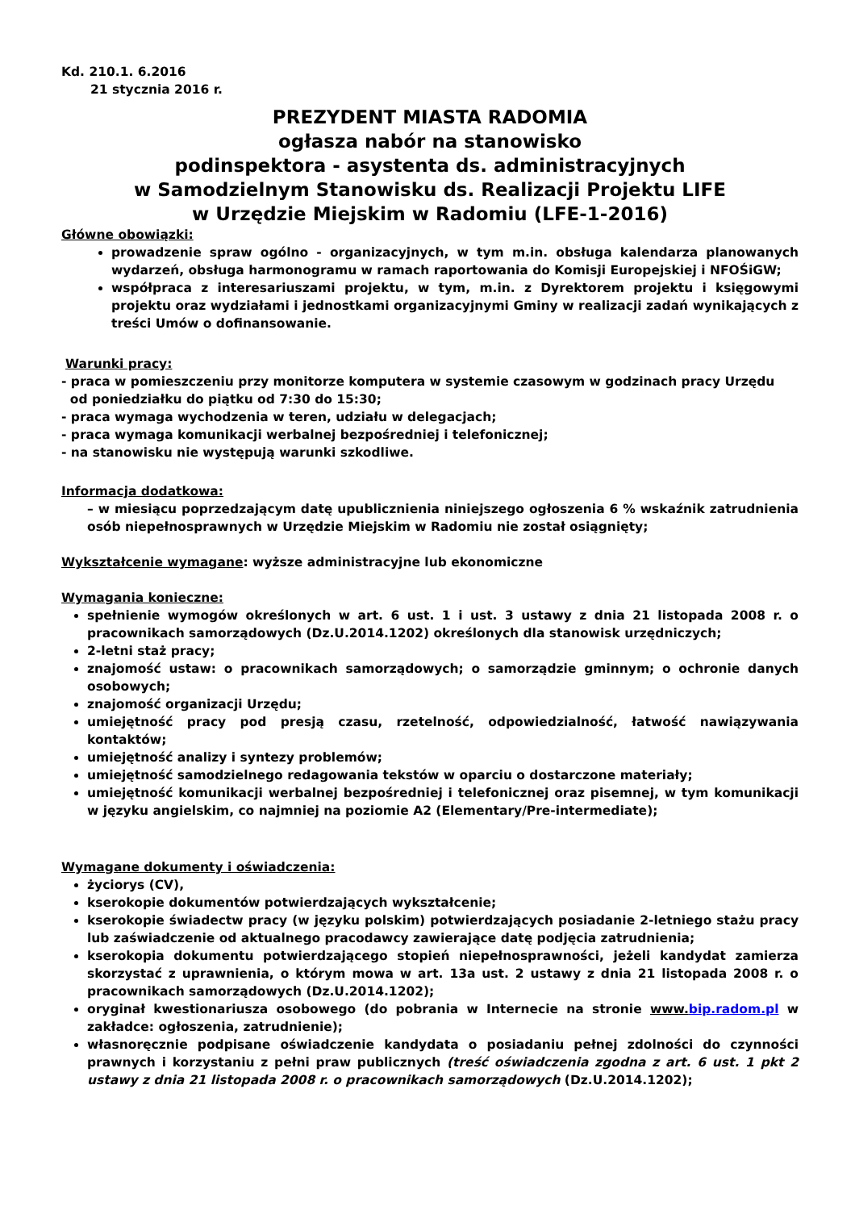Kd. 210.1. 6.2016
21 stycznia 2016 r.
PREZYDENT MIASTA RADOMIA
ogłasza nabór na stanowisko
podinspektora - asystenta ds. administracyjnych
w Samodzielnym Stanowisku ds. Realizacji Projektu LIFE
w Urzędzie Miejskim w Radomiu (LFE-1-2016)
Główne obowiązki:
prowadzenie spraw ogólno - organizacyjnych, w tym m.in. obsługa kalendarza planowanych wydarzeń, obsługa harmonogramu w ramach raportowania do Komisji Europejskiej i NFOŚiGW;
współpraca z interesariuszami projektu, w tym, m.in. z Dyrektorem projektu i księgowymi projektu oraz wydziałami i jednostkami organizacyjnymi Gminy w realizacji zadań wynikających z treści Umów o dofinansowanie.
Warunki pracy:
- praca w pomieszczeniu przy monitorze komputera w systemie czasowym w godzinach pracy Urzędu
od poniedziałku do piątku od 7:30 do 15:30;
- praca wymaga wychodzenia w teren, udziału w delegacjach;
- praca wymaga komunikacji werbalnej bezpośredniej i telefonicznej;
- na stanowisku nie występują warunki szkodliwe.
Informacja dodatkowa:
– w miesiącu poprzedzającym datę upublicznienia niniejszego ogłoszenia 6 % wskaźnik zatrudnienia osób niepełnosprawnych w Urzędzie Miejskim w Radomiu nie został osiągnięty;
Wykształcenie wymagane: wyższe administracyjne lub ekonomiczne
Wymagania konieczne:
spełnienie wymogów określonych w art. 6 ust. 1 i ust. 3 ustawy z dnia 21 listopada 2008 r. o pracownikach samorządowych (Dz.U.2014.1202) określonych dla stanowisk urzędniczych;
2-letni staż pracy;
znajomość ustaw: o pracownikach samorządowych; o samorządzie gminnym; o ochronie danych osobowych;
znajomość organizacji Urzędu;
umiejętność pracy pod presją czasu, rzetelność, odpowiedzialność, łatwość nawiązywania kontaktów;
umiejętność analizy i syntezy problemów;
umiejętność samodzielnego redagowania tekstów w oparciu o dostarczone materiały;
umiejętność komunikacji werbalnej bezpośredniej i telefonicznej oraz pisemnej, w tym komunikacji w języku angielskim, co najmniej na poziomie A2 (Elementary/Pre-intermediate);
Wymagane dokumenty i oświadczenia:
życiorys (CV),
kserokopie dokumentów potwierdzających wykształcenie;
kserokopie świadectw pracy (w języku polskim) potwierdzających posiadanie 2-letniego stażu pracy lub zaświadczenie od aktualnego pracodawcy zawierające datę podjęcia zatrudnienia;
kserokopia dokumentu potwierdzającego stopień niepełnosprawności, jeżeli kandydat zamierza skorzystać z uprawnienia, o którym mowa w art. 13a ust. 2 ustawy z dnia 21 listopada 2008 r. o pracownikach samorządowych (Dz.U.2014.1202);
oryginał kwestionariusza osobowego (do pobrania w Internecie na stronie www. bip.radom.pl w zakładce: ogłoszenia, zatrudnienie);
własnoręcznie podpisane oświadczenie kandydata o posiadaniu pełnej zdolności do czynności prawnych i korzystaniu z pełni praw publicznych (treść oświadczenia zgodna z art. 6 ust. 1 pkt 2 ustawy z dnia 21 listopada 2008 r. o pracownikach samorządowych (Dz.U.2014.1202);